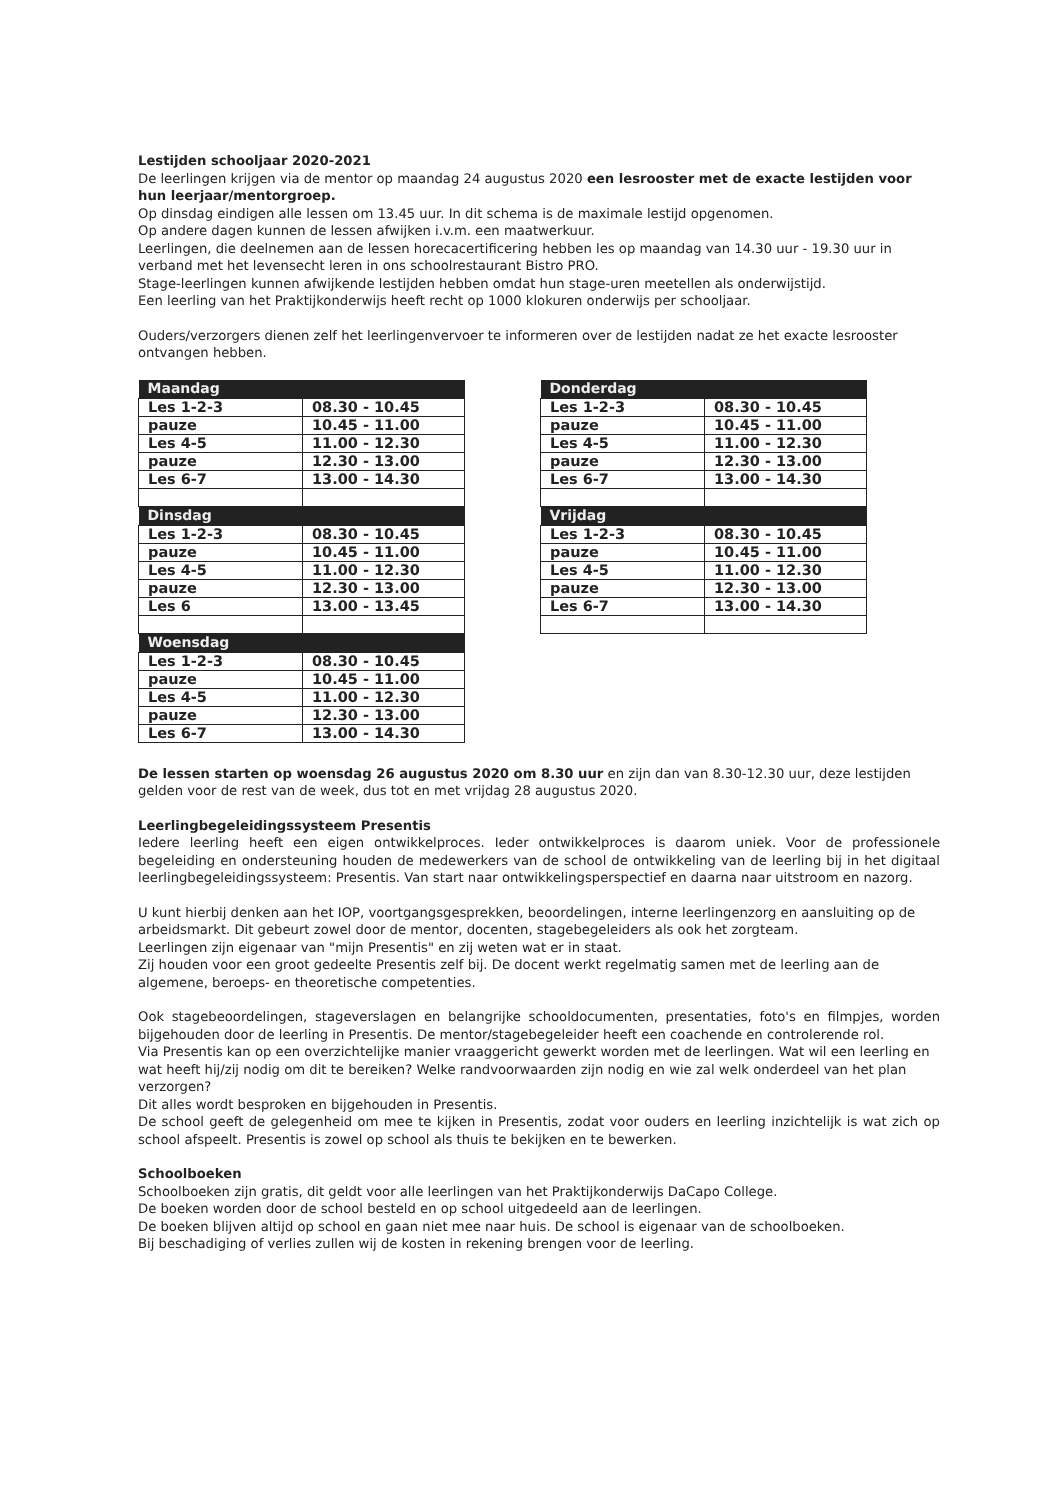Lestijden schooljaar 2020-2021
De leerlingen krijgen via de mentor op maandag 24 augustus 2020 een lesrooster met de exacte lestijden voor hun leerjaar/mentorgroep.
Op dinsdag eindigen alle lessen om 13.45 uur. In dit schema is de maximale lestijd opgenomen.
Op andere dagen kunnen de lessen afwijken i.v.m. een maatwerkuur.
Leerlingen, die deelnemen aan de lessen horecacertificering hebben les op maandag van 14.30 uur - 19.30 uur in verband met het levensecht leren in ons schoolrestaurant Bistro PRO.
Stage-leerlingen kunnen afwijkende lestijden hebben omdat hun stage-uren meetellen als onderwijstijd.
Een leerling van het Praktijkonderwijs heeft recht op 1000 klokuren onderwijs per schooljaar.
Ouders/verzorgers dienen zelf het leerlingenvervoer te informeren over de lestijden nadat ze het exacte lesrooster ontvangen hebben.
| Maandag | |
| --- | --- |
| Les 1-2-3 | 08.30 - 10.45 |
| pauze | 10.45 - 11.00 |
| Les 4-5 | 11.00 - 12.30 |
| pauze | 12.30 - 13.00 |
| Les 6-7 | 13.00 - 14.30 |
| Dinsdag | |
| Les 1-2-3 | 08.30 - 10.45 |
| pauze | 10.45 - 11.00 |
| Les 4-5 | 11.00 - 12.30 |
| pauze | 12.30 - 13.00 |
| Les 6 | 13.00 - 13.45 |
| Woensdag | |
| Les 1-2-3 | 08.30 - 10.45 |
| pauze | 10.45 - 11.00 |
| Les 4-5 | 11.00 - 12.30 |
| pauze | 12.30 - 13.00 |
| Les 6-7 | 13.00 - 14.30 |
| Donderdag | |
| --- | --- |
| Les 1-2-3 | 08.30 - 10.45 |
| pauze | 10.45 - 11.00 |
| Les 4-5 | 11.00 - 12.30 |
| pauze | 12.30 - 13.00 |
| Les 6-7 | 13.00 - 14.30 |
| Vrijdag | |
| Les 1-2-3 | 08.30 - 10.45 |
| pauze | 10.45 - 11.00 |
| Les 4-5 | 11.00 - 12.30 |
| pauze | 12.30 - 13.00 |
| Les 6-7 | 13.00 - 14.30 |
De lessen starten op woensdag 26 augustus 2020 om 8.30 uur en zijn dan van 8.30-12.30 uur, deze lestijden gelden voor de rest van de week, dus tot en met vrijdag 28 augustus 2020.
Leerlingbegeleidingssysteem Presentis
Iedere leerling heeft een eigen ontwikkelproces. Ieder ontwikkelproces is daarom uniek. Voor de professionele begeleiding en ondersteuning houden de medewerkers van de school de ontwikkeling van de leerling bij in het digitaal leerlingbegeleidingssysteem: Presentis. Van start naar ontwikkelingsperspectief en daarna naar uitstroom en nazorg.
U kunt hierbij denken aan het IOP, voortgangsgesprekken, beoordelingen, interne leerlingenzorg en aansluiting op de arbeidsmarkt. Dit gebeurt zowel door de mentor, docenten, stagebegeleiders als ook het zorgteam.
Leerlingen zijn eigenaar van "mijn Presentis" en zij weten wat er in staat.
Zij houden voor een groot gedeelte Presentis zelf bij. De docent werkt regelmatig samen met de leerling aan de algemene, beroeps- en theoretische competenties.
Ook stagebeoordelingen, stageverslagen en belangrijke schooldocumenten, presentaties, foto's en filmpjes, worden bijgehouden door de leerling in Presentis. De mentor/stagebegeleider heeft een coachende en controlerende rol.
Via Presentis kan op een overzichtelijke manier vraaggericht gewerkt worden met de leerlingen. Wat wil een leerling en wat heeft hij/zij nodig om dit te bereiken? Welke randvoorwaarden zijn nodig en wie zal welk onderdeel van het plan verzorgen?
Dit alles wordt besproken en bijgehouden in Presentis.
De school geeft de gelegenheid om mee te kijken in Presentis, zodat voor ouders en leerling inzichtelijk is wat zich op school afspeelt. Presentis is zowel op school als thuis te bekijken en te bewerken.
Schoolboeken
Schoolboeken zijn gratis, dit geldt voor alle leerlingen van het Praktijkonderwijs DaCapo College.
De boeken worden door de school besteld en op school uitgedeeld aan de leerlingen.
De boeken blijven altijd op school en gaan niet mee naar huis. De school is eigenaar van de schoolboeken.
Bij beschadiging of verlies zullen wij de kosten in rekening brengen voor de leerling.